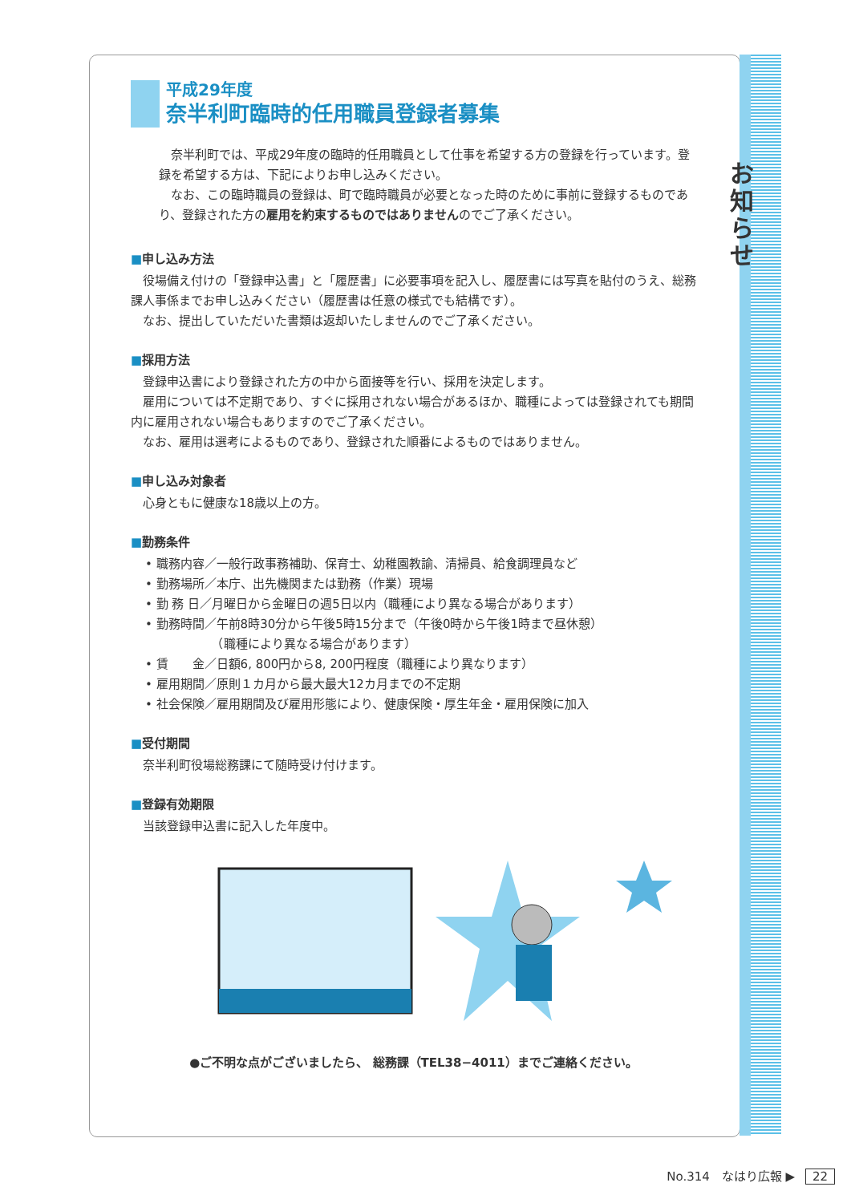お
知
ら
せ
平成29年度
奈半利町臨時的任用職員登録者募集
奈半利町では、平成29年度の臨時的任用職員として仕事を希望する方の登録を行っています。登録を希望する方は、下記によりお申し込みください。
なお、この臨時職員の登録は、町で臨時職員が必要となった時のために事前に登録するものであり、登録された方の雇用を約束するものではありませんのでご了承ください。
■申し込み方法
役場備え付けの「登録申込書」と「履歴書」に必要事項を記入し、履歴書には写真を貼付のうえ、総務課人事係までお申し込みください（履歴書は任意の様式でも結構です）。
なお、提出していただいた書類は返却いたしませんのでご了承ください。
■採用方法
登録申込書により登録された方の中から面接等を行い、採用を決定します。
雇用については不定期であり、すぐに採用されない場合があるほか、職種によっては登録されても期間内に雇用されない場合もありますのでご了承ください。
なお、雇用は選考によるものであり、登録された順番によるものではありません。
■申し込み対象者
心身ともに健康な18歳以上の方。
■勤務条件
• 職務内容／一般行政事務補助、保育士、幼稚園教諭、清掃員、給食調理員など
• 勤務場所／本庁、出先機関または勤務（作業）現場
• 勤 務 日／月曜日から金曜日の週5日以内（職種により異なる場合があります）
• 勤務時間／午前8時30分から午後5時15分まで（午後0時から午後1時まで昼休憩）
　　　　　　（職種により異なる場合があります）
• 賃　　金／日額6, 800円から8, 200円程度（職種により異なります）
• 雇用期間／原則１カ月から最大最大12カ月までの不定期
• 社会保険／雇用期間及び雇用形態により、健康保険・厚生年金・雇用保険に加入
■受付期間
奈半利町役場総務課にて随時受け付けます。
■登録有効期限
当該登録申込書に記入した年度中。
●ご不明な点がございましたら、 総務課（TEL38−4011）までご連絡ください。
No.314　なはり広報 ▶ 22